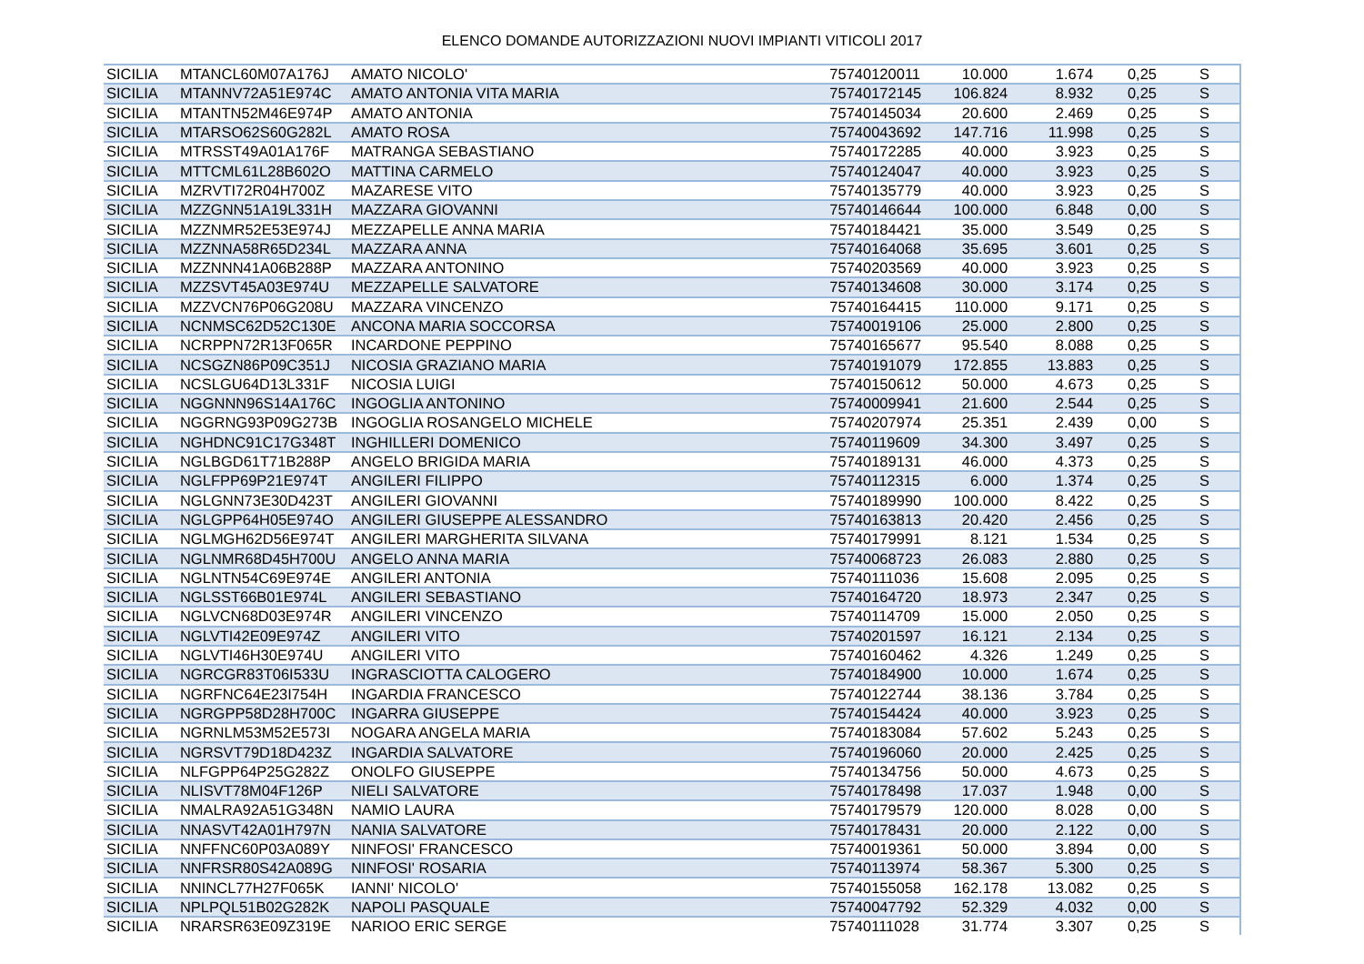ELENCO DOMANDE AUTORIZZAZIONI NUOVI IMPIANTI VITICOLI 2017
| SICILIA | MTANCL60M07A176J | AMATO NICOLO' | 75740120011 | 10.000 | 1.674 | 0,25 | S |
| SICILIA | MTANNV72A51E974C | AMATO ANTONIA VITA MARIA | 75740172145 | 106.824 | 8.932 | 0,25 | S |
| SICILIA | MTANTN52M46E974P | AMATO ANTONIA | 75740145034 | 20.600 | 2.469 | 0,25 | S |
| SICILIA | MTARSO62S60G282L | AMATO ROSA | 75740043692 | 147.716 | 11.998 | 0,25 | S |
| SICILIA | MTRSST49A01A176F | MATRANGA SEBASTIANO | 75740172285 | 40.000 | 3.923 | 0,25 | S |
| SICILIA | MTTCML61L28B602O | MATTINA CARMELO | 75740124047 | 40.000 | 3.923 | 0,25 | S |
| SICILIA | MZRVTI72R04H700Z | MAZARESE VITO | 75740135779 | 40.000 | 3.923 | 0,25 | S |
| SICILIA | MZZGNN51A19L331H | MAZZARA GIOVANNI | 75740146644 | 100.000 | 6.848 | 0,00 | S |
| SICILIA | MZZNMR52E53E974J | MEZZAPELLE ANNA MARIA | 75740184421 | 35.000 | 3.549 | 0,25 | S |
| SICILIA | MZZNNA58R65D234L | MAZZARA ANNA | 75740164068 | 35.695 | 3.601 | 0,25 | S |
| SICILIA | MZZNNN41A06B288P | MAZZARA ANTONINO | 75740203569 | 40.000 | 3.923 | 0,25 | S |
| SICILIA | MZZSVT45A03E974U | MEZZAPELLE SALVATORE | 75740134608 | 30.000 | 3.174 | 0,25 | S |
| SICILIA | MZZVCN76P06G208U | MAZZARA VINCENZO | 75740164415 | 110.000 | 9.171 | 0,25 | S |
| SICILIA | NCNMSC62D52C130E | ANCONA MARIA SOCCORSA | 75740019106 | 25.000 | 2.800 | 0,25 | S |
| SICILIA | NCRPPN72R13F065R | INCARDONE PEPPINO | 75740165677 | 95.540 | 8.088 | 0,25 | S |
| SICILIA | NCSGZN86P09C351J | NICOSIA GRAZIANO MARIA | 75740191079 | 172.855 | 13.883 | 0,25 | S |
| SICILIA | NCSLGU64D13L331F | NICOSIA LUIGI | 75740150612 | 50.000 | 4.673 | 0,25 | S |
| SICILIA | NGGNNN96S14A176C | INGOGLIA ANTONINO | 75740009941 | 21.600 | 2.544 | 0,25 | S |
| SICILIA | NGGRNG93P09G273B | INGOGLIA ROSANGELO MICHELE | 75740207974 | 25.351 | 2.439 | 0,00 | S |
| SICILIA | NGHDNC91C17G348T | INGHILLERI DOMENICO | 75740119609 | 34.300 | 3.497 | 0,25 | S |
| SICILIA | NGLBGD61T71B288P | ANGELO BRIGIDA MARIA | 75740189131 | 46.000 | 4.373 | 0,25 | S |
| SICILIA | NGLFPP69P21E974T | ANGILERI FILIPPO | 75740112315 | 6.000 | 1.374 | 0,25 | S |
| SICILIA | NGLGNN73E30D423T | ANGILERI GIOVANNI | 75740189990 | 100.000 | 8.422 | 0,25 | S |
| SICILIA | NGLGPP64H05E974O | ANGILERI GIUSEPPE ALESSANDRO | 75740163813 | 20.420 | 2.456 | 0,25 | S |
| SICILIA | NGLMGH62D56E974T | ANGILERI MARGHERITA SILVANA | 75740179991 | 8.121 | 1.534 | 0,25 | S |
| SICILIA | NGLNMR68D45H700U | ANGELO ANNA MARIA | 75740068723 | 26.083 | 2.880 | 0,25 | S |
| SICILIA | NGLNTN54C69E974E | ANGILERI ANTONIA | 75740111036 | 15.608 | 2.095 | 0,25 | S |
| SICILIA | NGLSST66B01E974L | ANGILERI SEBASTIANO | 75740164720 | 18.973 | 2.347 | 0,25 | S |
| SICILIA | NGLVCN68D03E974R | ANGILERI VINCENZO | 75740114709 | 15.000 | 2.050 | 0,25 | S |
| SICILIA | NGLVTI42E09E974Z | ANGILERI VITO | 75740201597 | 16.121 | 2.134 | 0,25 | S |
| SICILIA | NGLVTI46H30E974U | ANGILERI VITO | 75740160462 | 4.326 | 1.249 | 0,25 | S |
| SICILIA | NGRCGR83T06I533U | INGRASCIOTTA CALOGERO | 75740184900 | 10.000 | 1.674 | 0,25 | S |
| SICILIA | NGRFNC64E23I754H | INGARDIA FRANCESCO | 75740122744 | 38.136 | 3.784 | 0,25 | S |
| SICILIA | NGRGPP58D28H700C | INGARRA GIUSEPPE | 75740154424 | 40.000 | 3.923 | 0,25 | S |
| SICILIA | NGRNLM53M52E573I | NOGARA ANGELA MARIA | 75740183084 | 57.602 | 5.243 | 0,25 | S |
| SICILIA | NGRSVT79D18D423Z | INGARDIA SALVATORE | 75740196060 | 20.000 | 2.425 | 0,25 | S |
| SICILIA | NLFGPP64P25G282Z | ONOLFO GIUSEPPE | 75740134756 | 50.000 | 4.673 | 0,25 | S |
| SICILIA | NLISVT78M04F126P | NIELI SALVATORE | 75740178498 | 17.037 | 1.948 | 0,00 | S |
| SICILIA | NMALRA92A51G348N | NAMIO LAURA | 75740179579 | 120.000 | 8.028 | 0,00 | S |
| SICILIA | NNASVT42A01H797N | NANIA SALVATORE | 75740178431 | 20.000 | 2.122 | 0,00 | S |
| SICILIA | NNFFNC60P03A089Y | NINFOSI' FRANCESCO | 75740019361 | 50.000 | 3.894 | 0,00 | S |
| SICILIA | NNFRSR80S42A089G | NINFOSI' ROSARIA | 75740113974 | 58.367 | 5.300 | 0,25 | S |
| SICILIA | NNINCL77H27F065K | IANNI' NICOLO' | 75740155058 | 162.178 | 13.082 | 0,25 | S |
| SICILIA | NPLPQL51B02G282K | NAPOLI PASQUALE | 75740047792 | 52.329 | 4.032 | 0,00 | S |
| SICILIA | NRARSR63E09Z319E | NARIOO ERIC SERGE | 75740111028 | 31.774 | 3.307 | 0,25 | S |